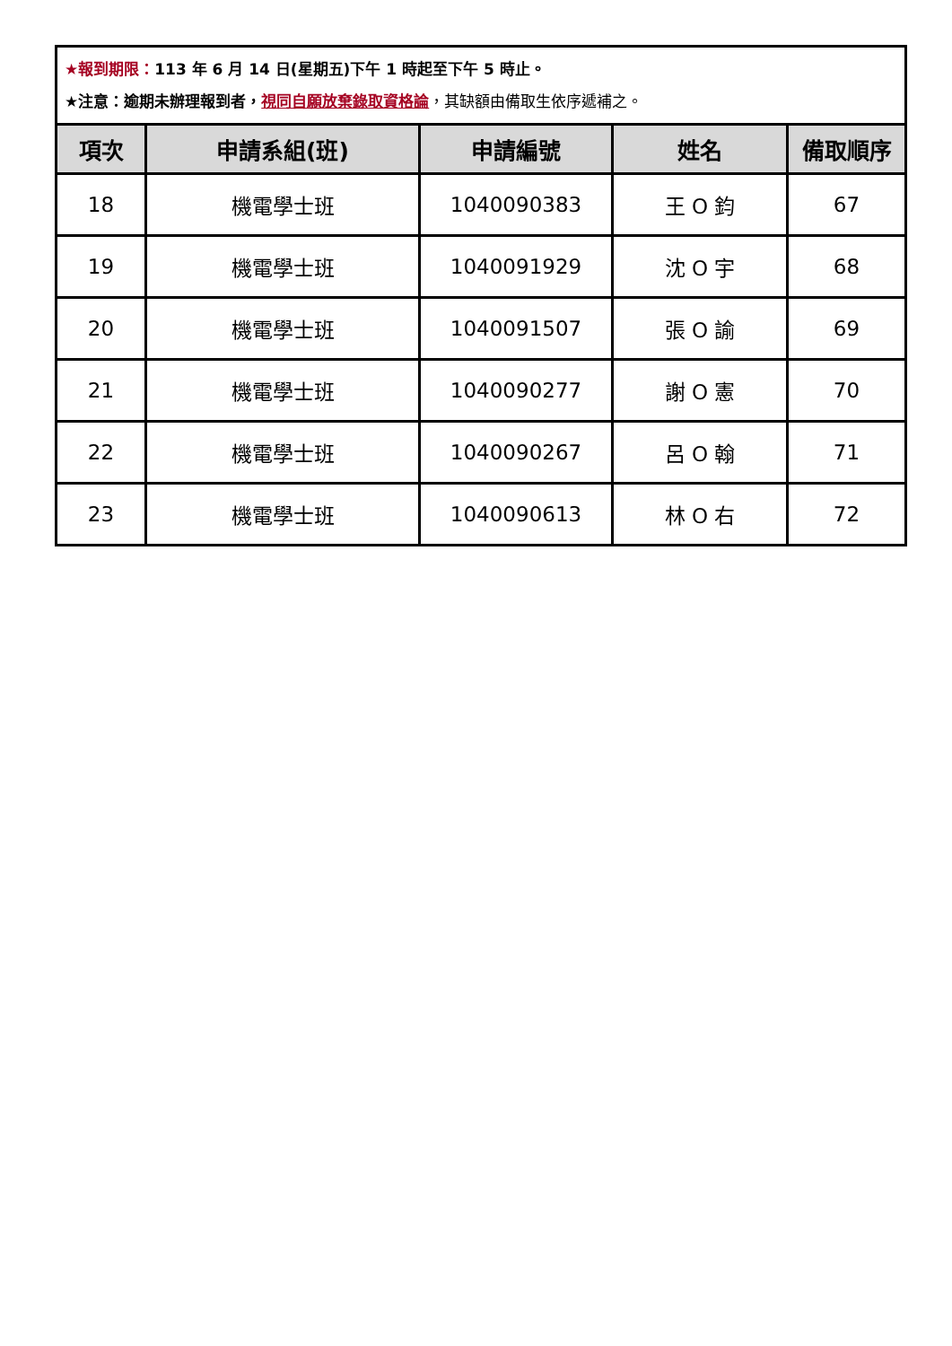| ★報到期限： 113 年 6 月 14 日(星期五)下午 1 時起至下午 5 時止。 ★注意：逾期未辦理報到者， 視同自願放棄錄取資格論 ，其缺額由備取生依序遞補之。 | | | | |
| 項次 | 申請系組(班) | 申請編號 | 姓名 | 備取順序 |
| 18 | 機電學士班 | 1040090383 | 王 O 鈞 | 67 |
| 19 | 機電學士班 | 1040091929 | 沈 O 宇 | 68 |
| 20 | 機電學士班 | 1040091507 | 張 O 諭 | 69 |
| 21 | 機電學士班 | 1040090277 | 謝 O 憲 | 70 |
| 22 | 機電學士班 | 1040090267 | 呂 O 翰 | 71 |
| 23 | 機電學士班 | 1040090613 | 林 O 右 | 72 |